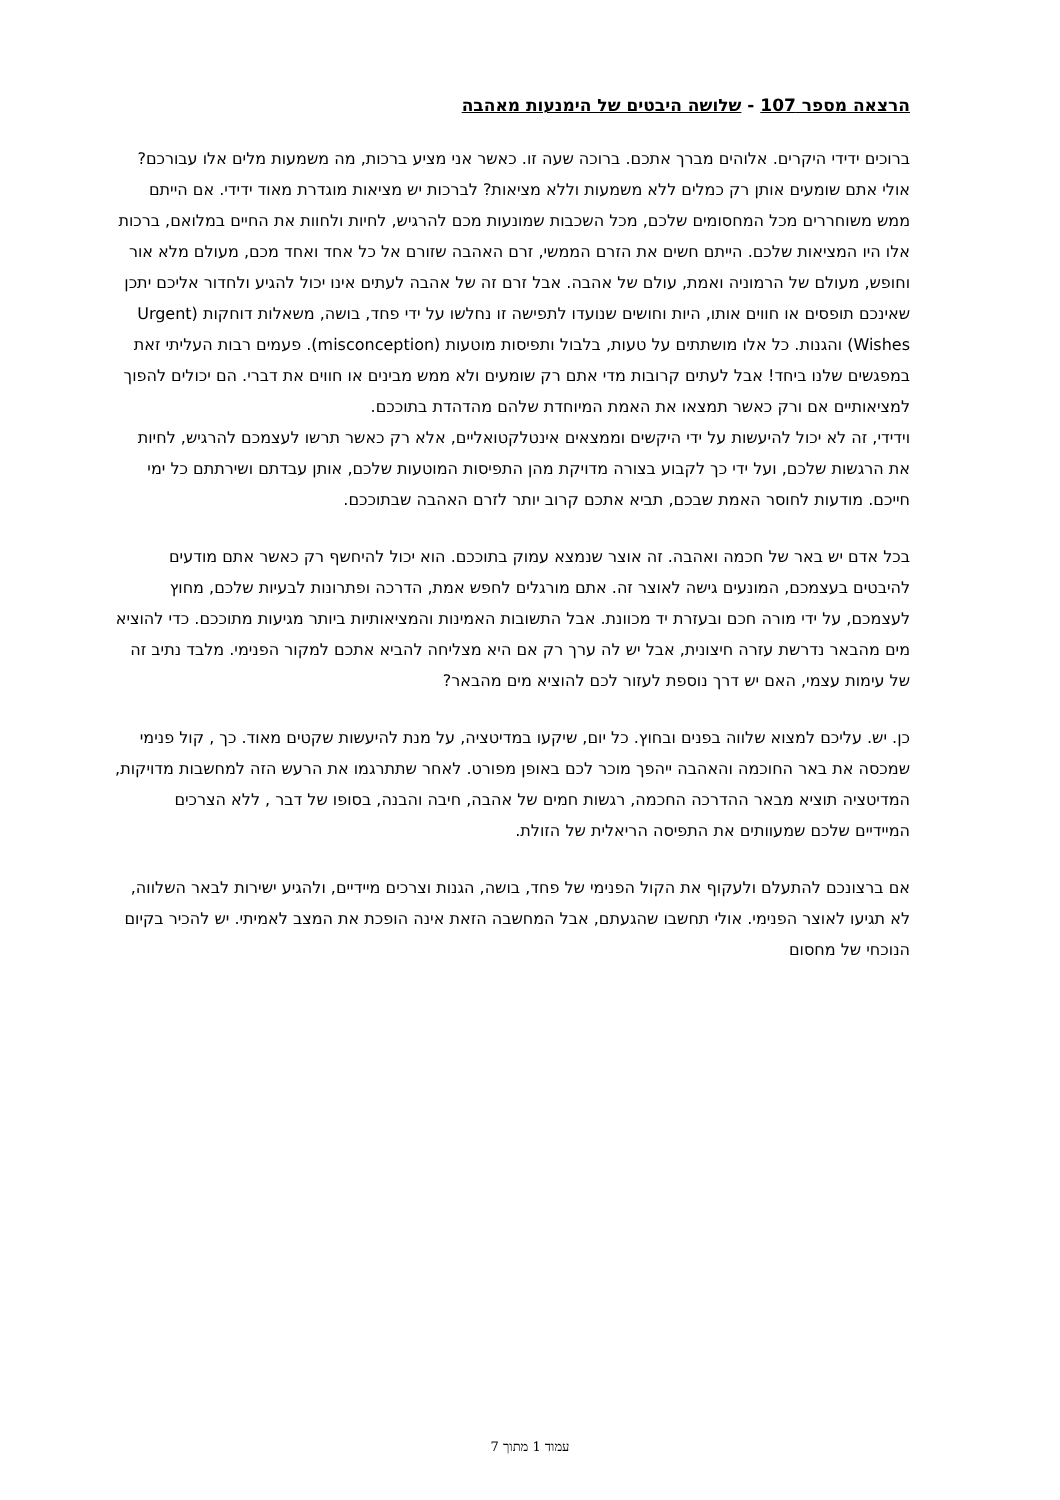הרצאה מספר 107 - שלושה היבטים של הימנעות מאהבה
ברוכים ידידי היקרים. אלוהים מברך אתכם. ברוכה שעה זו. כאשר אני מציע ברכות, מה משמעות מלים אלו עבורכם? אולי אתם שומעים אותן רק כמלים ללא משמעות וללא מציאות? לברכות יש מציאות מוגדרת מאוד ידידי. אם הייתם ממש משוחררים מכל המחסומים שלכם, מכל השכבות שמונעות מכם להרגיש, לחיות ולחוות את החיים במלואם, ברכות אלו היו המציאות שלכם. הייתם חשים את הזרם הממשי, זרם האהבה שזורם אל כל אחד ואחד מכם, מעולם מלא אור וחופש, מעולם של הרמוניה ואמת, עולם של אהבה. אבל זרם זה של אהבה לעתים אינו יכול להגיע ולחדור אליכם יתכן שאינכם תופסים או חווים אותו, היות וחושים שנועדו לתפישה זו נחלשו על ידי פחד, בושה, משאלות דוחקות (Urgent Wishes) והגנות. כל אלו מושתתים על טעות, בלבול ותפיסות מוטעות (misconception). פעמים רבות העליתי זאת במפגשים שלנו ביחד! אבל לעתים קרובות מדי אתם רק שומעים ולא ממש מבינים או חווים את דברי. הם יכולים להפוך למציאותיים אם ורק כאשר תמצאו את האמת המיוחדת שלהם מהדהדת בתוככם.
וידידי, זה לא יכול להיעשות על ידי היקשים וממצאים אינטלקטואליים, אלא רק כאשר תרשו לעצמכם להרגיש, לחיות את הרגשות שלכם, ועל ידי כך לקבוע בצורה מדויקת מהן התפיסות המוטעות שלכם, אותן עבדתם ושירתתם כל ימי חייכם. מודעות לחוסר האמת שבכם, תביא אתכם קרוב יותר לזרם האהבה שבתוככם.
בכל אדם יש באר של חכמה ואהבה. זה אוצר שנמצא עמוק בתוככם. הוא יכול להיחשף רק כאשר אתם מודעים להיבטים בעצמכם, המונעים גישה לאוצר זה. אתם מורגלים לחפש אמת, הדרכה ופתרונות לבעיות שלכם, מחוץ לעצמכם, על ידי מורה חכם ובעזרת יד מכוונת. אבל התשובות האמינות והמציאותיות ביותר מגיעות מתוככם. כדי להוציא מים מהבאר נדרשת עזרה חיצונית, אבל יש לה ערך רק אם היא מצליחה להביא אתכם למקור הפנימי. מלבד נתיב זה של עימות עצמי, האם יש דרך נוספת לעזור לכם להוציא מים מהבאר?
כן. יש. עליכם למצוא שלווה בפנים ובחוץ. כל יום, שיקעו במדיטציה, על מנת להיעשות שקטים מאוד. כך , קול פנימי שמכסה את באר החוכמה והאהבה ייהפך מוכר לכם באופן מפורט. לאחר שתתרגמו את הרעש הזה למחשבות מדויקות, המדיטציה תוציא מבאר ההדרכה החכמה, רגשות חמים של אהבה, חיבה והבנה, בסופו של דבר , ללא הצרכים המיידיים שלכם שמעוותים את התפיסה הריאלית של הזולת.
אם ברצונכם להתעלם ולעקוף את הקול הפנימי של פחד, בושה, הגנות וצרכים מיידיים, ולהגיע ישירות לבאר השלווה, לא תגיעו לאוצר הפנימי. אולי תחשבו שהגעתם, אבל המחשבה הזאת אינה הופכת את המצב לאמיתי. יש להכיר בקיום הנוכחי של מחסום
עמוד 1 מתוך 7